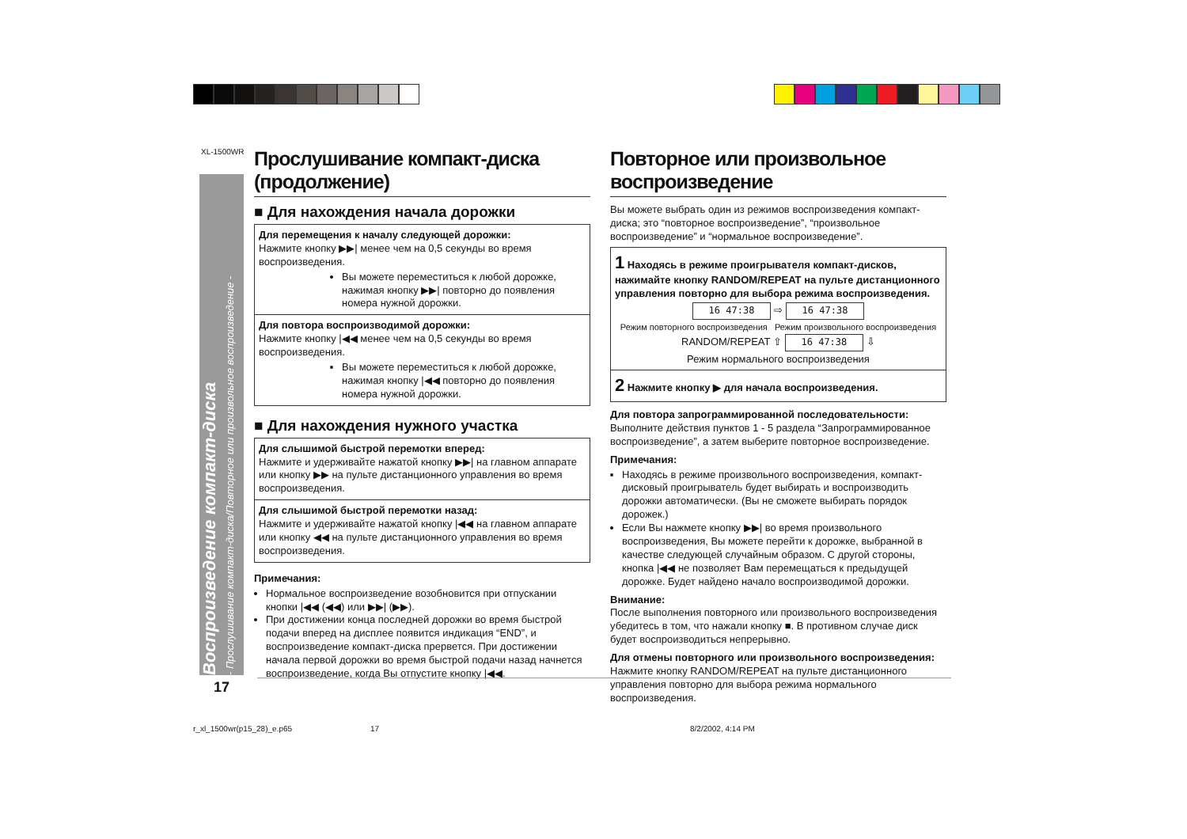XL-1500WR
Воспроизведение компакт-диска
- Прослушивание компакт-диска/Повторное или произвольное воспроизведение -
Прослушивание компакт-диска (продолжение)
■ Для нахождения начала дорожки
Для перемещения к началу следующей дорожки:
Нажмите кнопку ▶▶| менее чем на 0,5 секунды во время воспроизведения.
Вы можете переместиться к любой дорожке, нажимая кнопку ▶▶| повторно до появления номера нужной дорожки.
Для повтора воспроизводимой дорожки:
Нажмите кнопку |◀◀ менее чем на 0,5 секунды во время воспроизведения.
Вы можете переместиться к любой дорожке, нажимая кнопку |◀◀ повторно до появления номера нужной дорожки.
■ Для нахождения нужного участка
Для слышимой быстрой перемотки вперед:
Нажмите и удерживайте нажатой кнопку ▶▶| на главном аппарате или кнопку ▶▶ на пульте дистанционного управления во время воспроизведения.
Для слышимой быстрой перемотки назад:
Нажмите и удерживайте нажатой кнопку |◀◀ на главном аппарате или кнопку ◀◀ на пульте дистанционного управления во время воспроизведения.
Примечания:
Нормальное воспроизведение возобновится при отпускании кнопки |◀◀ (◀◀) или ▶▶| (▶▶).
При достижении конца последней дорожки во время быстрой подачи вперед на дисплее появится индикация “END”, и воспроизведение компакт-диска прервется. При достижении начала первой дорожки во время быстрой подачи назад начнется воспроизведение, когда Вы отпустите кнопку |◀◀.
Повторное или произвольное воспроизведение
Вы можете выбрать один из режимов воспроизведения компакт-диска; это “повторное воспроизведение”, “произвольное воспроизведение” и “нормальное воспроизведение”.
1 Находясь в режиме проигрывателя компакт-дисков, нажимайте кнопку RANDOM/REPEAT на пульте дистанционного управления повторно для выбора режима воспроизведения.
16 47:38 ⇨ 16 47:38
Режим повторного воспроизведения Режим произвольного воспроизведения
RANDOM/REPEAT ⇧ 16 47:38 ⇩
Режим нормального воспроизведения
2 Нажмите кнопку ▶ для начала воспроизведения.
Для повтора запрограммированной последовательности:
Выполните действия пунктов 1 - 5 раздела “Запрограммированное воспроизведение”, а затем выберите повторное воспроизведение.
Примечания:
Находясь в режиме произвольного воспроизведения, компакт-дисковый проигрыватель будет выбирать и воспроизводить дорожки автоматически. (Вы не сможете выбирать порядок дорожек.)
Если Вы нажмете кнопку ▶▶| во время произвольного воспроизведения, Вы можете перейти к дорожке, выбранной в качестве следующей случайным образом. С другой стороны, кнопка |◀◀ не позволяет Вам перемещаться к предыдущей дорожке. Будет найдено начало воспроизводимой дорожки.
Внимание:
После выполнения повторного или произвольного воспроизведения убедитесь в том, что нажали кнопку ■. В противном случае диск будет воспроизводиться непрерывно.
Для отмены повторного или произвольного воспроизведения:
Нажмите кнопку RANDOM/REPEAT на пульте дистанционного управления повторно для выбора режима нормального воспроизведения.
17
r_xl_1500wr(p15_28)_e.p65 17 8/2/2002, 4:14 PM